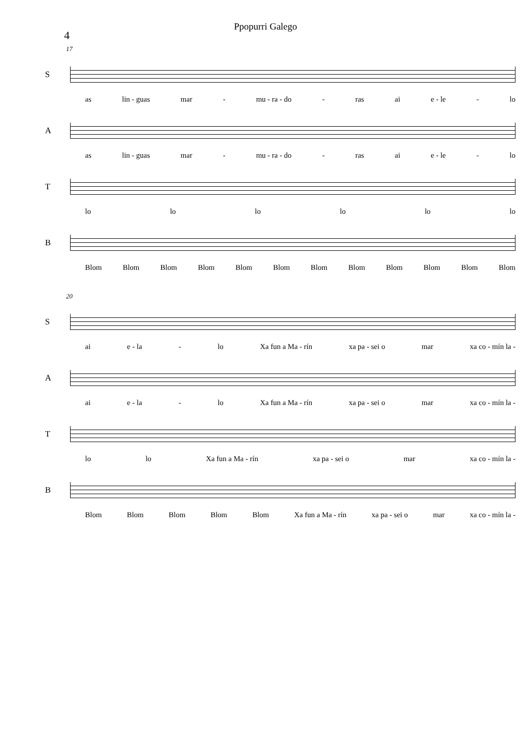4
Ppopurri Galego
17
S
as lin - guas mar - mu - ra - do - ras ai e - le - lo
A
as lin - guas mar - mu - ra - do - ras ai e - le - lo
T
lo lo lo lo lo lo
B
Blom Blom Blom Blom Blom Blom Blom Blom Blom Blom Blom Blom
20
S
ai e - la - lo Xa fun a Ma - rín xa pa - sei o mar xa co - mín la -
A
ai e - la - lo Xa fun a Ma - rín xa pa - sei o mar xa co - mín la -
T
lo lo Xa fun a Ma - rín xa pa - sei o mar xa co - mín la -
B
Blom Blom Blom Blom Blom Xa fun a Ma - rín xa pa - sei o mar xa co - mín la -